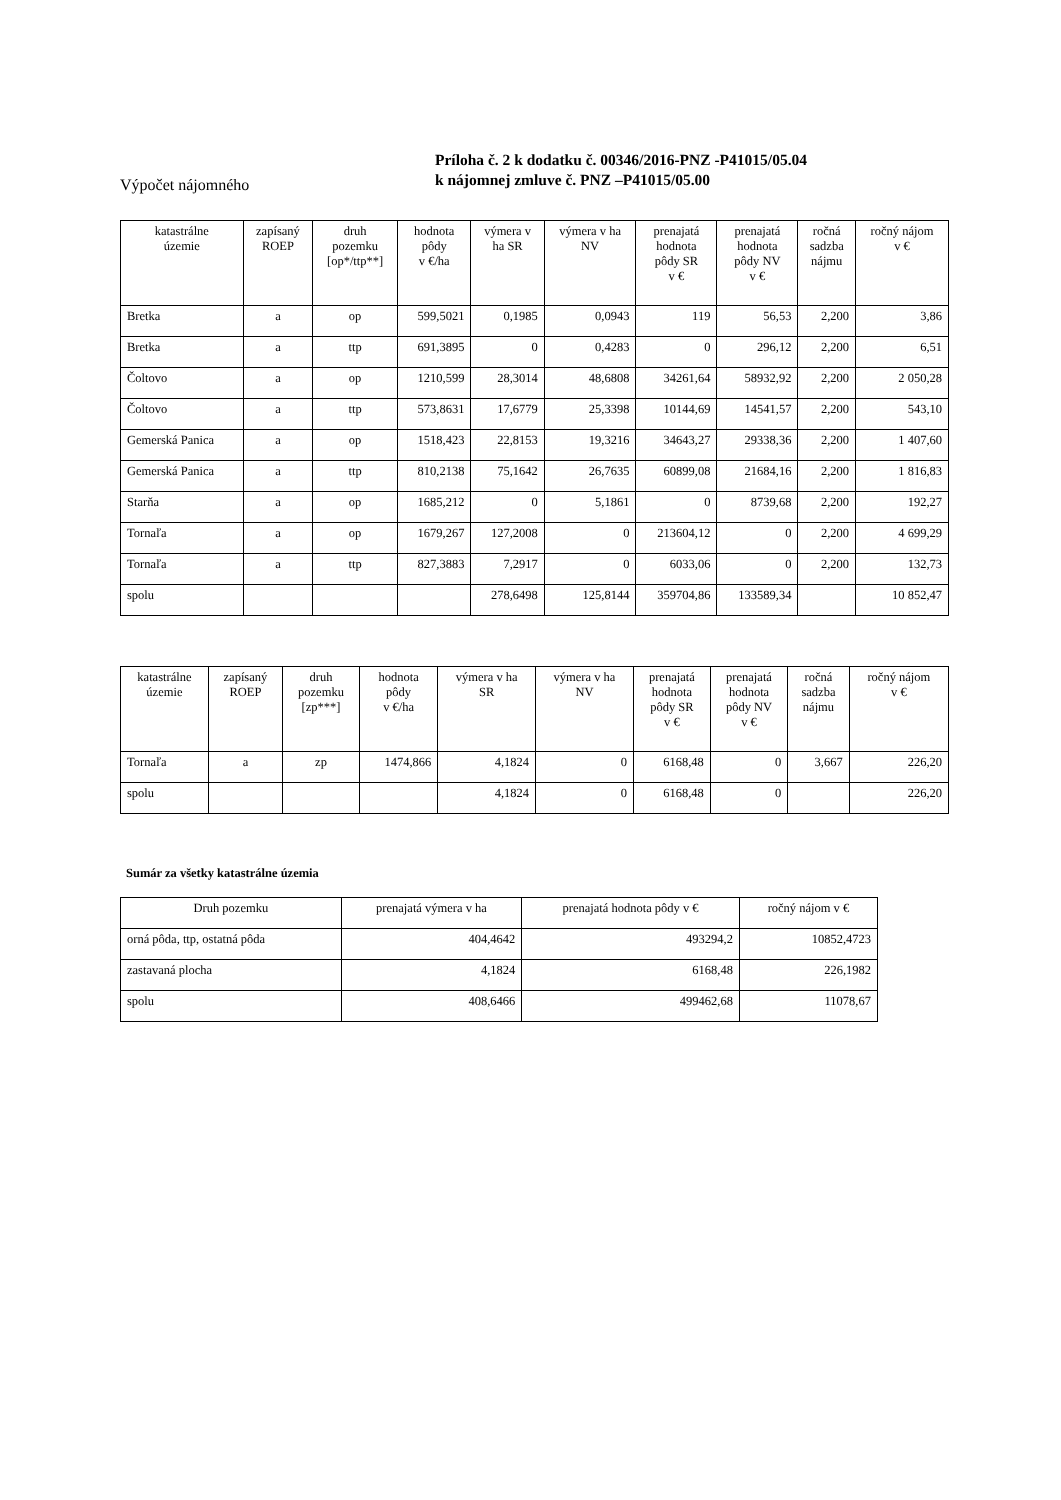Výpočet nájomného
Príloha č. 2 k dodatku č. 00346/2016-PNZ -P41015/05.04
k nájomnej zmluve č. PNZ –P41015/05.00
| katastrálne územie | zapísaný ROEP | druh pozemku [op*/ttp**] | hodnota pôdy v €/ha | výmera v ha SR | výmera v ha NV | prenajatá hodnota pôdy SR v € | prenajatá hodnota pôdy NV v € | ročná sadzba nájmu | ročný nájom v € |
| --- | --- | --- | --- | --- | --- | --- | --- | --- | --- |
| Bretka | a | op | 599,5021 | 0,1985 | 0,0943 | 119 | 56,53 | 2,200 | 3,86 |
| Bretka | a | ttp | 691,3895 | 0 | 0,4283 | 0 | 296,12 | 2,200 | 6,51 |
| Čoltovo | a | op | 1210,599 | 28,3014 | 48,6808 | 34261,64 | 58932,92 | 2,200 | 2 050,28 |
| Čoltovo | a | ttp | 573,8631 | 17,6779 | 25,3398 | 10144,69 | 14541,57 | 2,200 | 543,10 |
| Gemerská Panica | a | op | 1518,423 | 22,8153 | 19,3216 | 34643,27 | 29338,36 | 2,200 | 1 407,60 |
| Gemerská Panica | a | ttp | 810,2138 | 75,1642 | 26,7635 | 60899,08 | 21684,16 | 2,200 | 1 816,83 |
| Starňa | a | op | 1685,212 | 0 | 5,1861 | 0 | 8739,68 | 2,200 | 192,27 |
| Tornaľa | a | op | 1679,267 | 127,2008 | 0 | 213604,12 | 0 | 2,200 | 4 699,29 |
| Tornaľa | a | ttp | 827,3883 | 7,2917 | 0 | 6033,06 | 0 | 2,200 | 132,73 |
| spolu | | | | 278,6498 | 125,8144 | 359704,86 | 133589,34 | | 10 852,47 |
| katastrálne územie | zapísaný ROEP | druh pozemku [zp***] | hodnota pôdy v €/ha | výmera v ha SR | výmera v ha NV | prenajatá hodnota pôdy SR v € | prenajatá hodnota pôdy NV v € | ročná sadzba nájmu | ročný nájom v € |
| --- | --- | --- | --- | --- | --- | --- | --- | --- | --- |
| Tornaľa | a | zp | 1474,866 | 4,1824 | 0 | 6168,48 | 0 | 3,667 | 226,20 |
| spolu | | | | 4,1824 | 0 | 6168,48 | 0 | | 226,20 |
Sumár za všetky katastrálne územia
| Druh pozemku | prenajatá výmera v ha | prenajatá hodnota pôdy v € | ročný nájom v € |
| --- | --- | --- | --- |
| orná pôda, ttp, ostatná pôda | 404,4642 | 493294,2 | 10852,4723 |
| zastavaná plocha | 4,1824 | 6168,48 | 226,1982 |
| spolu | 408,6466 | 499462,68 | 11078,67 |